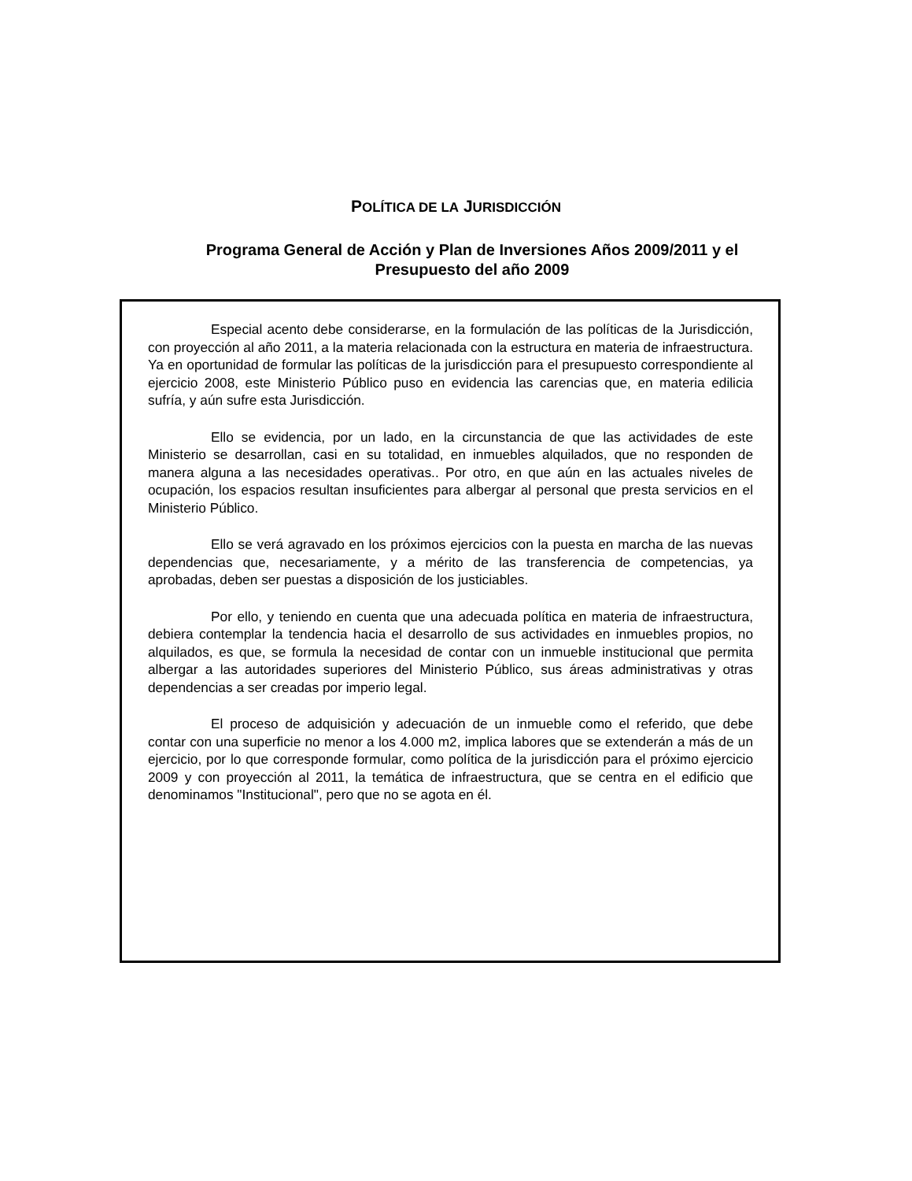POLÍTICA DE LA JURISDICCIÓN
Programa General de Acción y Plan de Inversiones Años 2009/2011 y el Presupuesto del año 2009
Especial acento debe considerarse, en la formulación de las políticas de la Jurisdicción, con proyección al año 2011, a la materia relacionada con la estructura en materia de infraestructura. Ya en oportunidad de formular las políticas de la jurisdicción para el presupuesto correspondiente al ejercicio 2008, este Ministerio Público puso en evidencia las carencias que, en materia edilicia sufría, y aún sufre esta Jurisdicción.
Ello se evidencia, por un lado, en la circunstancia de que las actividades de este Ministerio se desarrollan, casi en su totalidad, en inmuebles alquilados, que no responden de manera alguna a las necesidades operativas.. Por otro, en que aún en las actuales niveles de ocupación, los espacios resultan insuficientes para albergar al personal que presta servicios en el Ministerio Público.
Ello se verá agravado en los próximos ejercicios con la puesta en marcha de las nuevas dependencias que, necesariamente, y a mérito de las transferencia de competencias, ya aprobadas, deben ser puestas a disposición de los justiciables.
Por ello, y teniendo en cuenta que una adecuada política en materia de infraestructura, debiera contemplar la tendencia hacia el desarrollo de sus actividades en inmuebles propios, no alquilados, es que, se formula la necesidad de contar con un inmueble institucional que permita albergar a las autoridades superiores del Ministerio Público, sus áreas administrativas y otras dependencias a ser creadas por imperio legal.
El proceso de adquisición y adecuación de un inmueble como el referido, que debe contar con una superficie no menor a los 4.000 m2, implica labores que se extenderán a más de un ejercicio, por lo que corresponde formular, como política de la jurisdicción para el próximo ejercicio 2009 y con proyección al 2011, la temática de infraestructura, que se centra en el edificio que denominamos "Institucional", pero que no se agota en él.